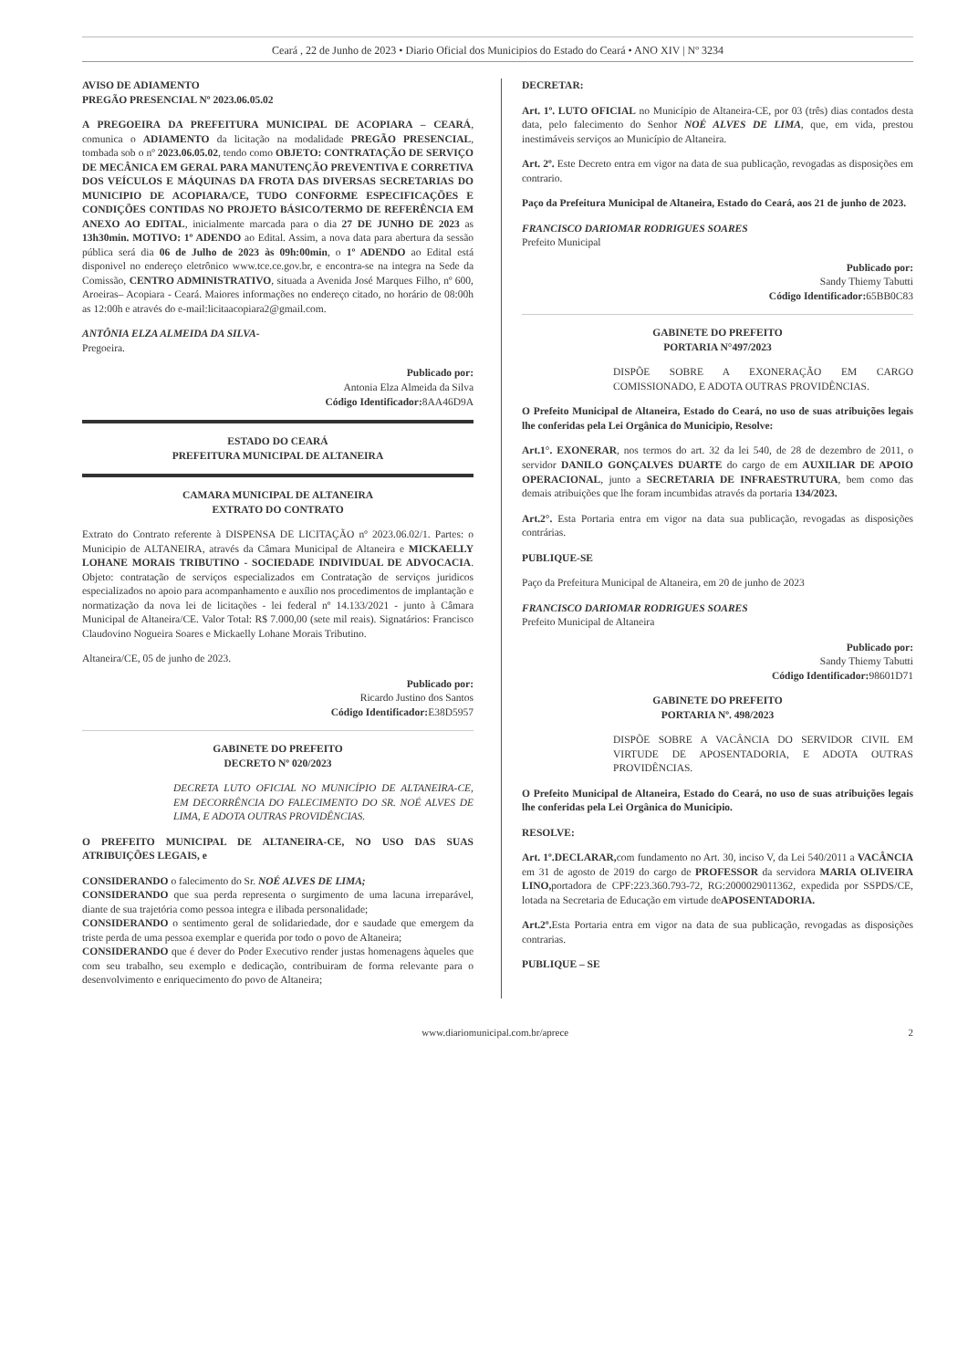Ceará , 22 de Junho de 2023 • Diario Oficial dos Municipios do Estado do Ceará • ANO XIV | Nº 3234
AVISO DE ADIAMENTO
PREGÃO PRESENCIAL Nº 2023.06.05.02
A PREGOEIRA DA PREFEITURA MUNICIPAL DE ACOPIARA – CEARÁ, comunica o ADIAMENTO da licitação na modalidade PREGÃO PRESENCIAL, tombada sob o nº 2023.06.05.02, tendo como OBJETO: CONTRATAÇÃO DE SERVIÇO DE MECÂNICA EM GERAL PARA MANUTENÇÃO PREVENTIVA E CORRETIVA DOS VEÍCULOS E MÁQUINAS DA FROTA DAS DIVERSAS SECRETARIAS DO MUNICIPIO DE ACOPIARA/CE, TUDO CONFORME ESPECIFICAÇÕES E CONDIÇÕES CONTIDAS NO PROJETO BÁSICO/TERMO DE REFERÊNCIA EM ANEXO AO EDITAL, inicialmente marcada para o dia 27 DE JUNHO DE 2023 as 13h30min. MOTIVO: 1º ADENDO ao Edital. Assim, a nova data para abertura da sessão pública será dia 06 de Julho de 2023 às 09h:00min, o 1º ADENDO ao Edital está disponivel no endereço eletrônico www.tce.ce.gov.br, e encontra-se na integra na Sede da Comissão, CENTRO ADMINISTRATIVO, situada a Avenida José Marques Filho, nº 600, Aroeiras– Acopiara - Ceará. Maiores informações no endereço citado, no horário de 08:00h as 12:00h e através do e-mail:licitaacopiara2@gmail.com.
ANTÔNIA ELZA ALMEIDA DA SILVA-
Pregoeira.
Publicado por:
Antonia Elza Almeida da Silva
Código Identificador: 8AA46D9A
ESTADO DO CEARÁ
PREFEITURA MUNICIPAL DE ALTANEIRA
CAMARA MUNICIPAL DE ALTANEIRA
EXTRATO DO CONTRATO
Extrato do Contrato referente à DISPENSA DE LICITAÇÃO nº 2023.06.02/1. Partes: o Municipio de ALTANEIRA, através da Câmara Municipal de Altaneira e MICKAELLY LOHANE MORAIS TRIBUTINO - SOCIEDADE INDIVIDUAL DE ADVOCACIA. Objeto: contratação de serviços especializados em Contratação de serviços juridicos especializados no apoio para acompanhamento e auxílio nos procedimentos de implantação e normatização da nova lei de licitações - lei federal nº 14.133/2021 - junto à Câmara Municipal de Altaneira/CE. Valor Total: R$ 7.000,00 (sete mil reais). Signatários: Francisco Claudovino Nogueira Soares e Mickaelly Lohane Morais Tributino.
Altaneira/CE, 05 de junho de 2023.
Publicado por:
Ricardo Justino dos Santos
Código Identificador: E38D5957
GABINETE DO PREFEITO
DECRETO Nº 020/2023
DECRETA LUTO OFICIAL NO MUNICÍPIO DE ALTANEIRA-CE, EM DECORRÊNCIA DO FALECIMENTO DO SR. NOÉ ALVES DE LIMA, E ADOTA OUTRAS PROVIDÊNCIAS.
O PREFEITO MUNICIPAL DE ALTANEIRA-CE, NO USO DAS SUAS ATRIBUIÇÕES LEGAIS, e
CONSIDERANDO o falecimento do Sr. NOÉ ALVES DE LIMA;
CONSIDERANDO que sua perda representa o surgimento de uma lacuna irreparável, diante de sua trajetória como pessoa integra e ilibada personalidade;
CONSIDERANDO o sentimento geral de solidariedade, dor e saudade que emergem da triste perda de uma pessoa exemplar e querida por todo o povo de Altaneira;
CONSIDERANDO que é dever do Poder Executivo render justas homenagens àqueles que com seu trabalho, seu exemplo e dedicação, contribuiram de forma relevante para o desenvolvimento e enriquecimento do povo de Altaneira;
DECRETAR:
Art. 1º. LUTO OFICIAL no Município de Altaneira-CE, por 03 (três) dias contados desta data, pelo falecimento do Senhor NOÉ ALVES DE LIMA, que, em vida, prestou inestimáveis serviços ao Município de Altaneira.
Art. 2º. Este Decreto entra em vigor na data de sua publicação, revogadas as disposições em contrario.
Paço da Prefeitura Municipal de Altaneira, Estado do Ceará, aos 21 de junho de 2023.
FRANCISCO DARIOMAR RODRIGUES SOARES
Prefeito Municipal
Publicado por:
Sandy Thiemy Tabutti
Código Identificador: 65BB0C83
GABINETE DO PREFEITO
PORTARIA N°497/2023
DISPÕE SOBRE A EXONERAÇÃO EM CARGO COMISSIONADO, E ADOTA OUTRAS PROVIDÊNCIAS.
O Prefeito Municipal de Altaneira, Estado do Ceará, no uso de suas atribuições legais lhe conferidas pela Lei Orgânica do Municipio, Resolve:
Art.1°. EXONERAR, nos termos do art. 32 da lei 540, de 28 de dezembro de 2011, o servidor DANILO GONÇALVES DUARTE do cargo de em AUXILIAR DE APOIO OPERACIONAL, junto a SECRETARIA DE INFRAESTRUTURA, bem como das demais atribuições que lhe foram incumbidas através da portaria 134/2023.
Art.2°. Esta Portaria entra em vigor na data sua publicação, revogadas as disposições contrárias.
PUBLIQUE-SE
Paço da Prefeitura Municipal de Altaneira, em 20 de junho de 2023
FRANCISCO DARIOMAR RODRIGUES SOARES
Prefeito Municipal de Altaneira
Publicado por:
Sandy Thiemy Tabutti
Código Identificador: 98601D71
GABINETE DO PREFEITO
PORTARIA Nº. 498/2023
DISPÕE SOBRE A VACÂNCIA DO SERVIDOR CIVIL EM VIRTUDE DE APOSENTADORIA, E ADOTA OUTRAS PROVIDÊNCIAS.
O Prefeito Municipal de Altaneira, Estado do Ceará, no uso de suas atribuições legais lhe conferidas pela Lei Orgânica do Municipio.
RESOLVE:
Art. 1º.DECLARAR, com fundamento no Art. 30, inciso V, da Lei 540/2011 a VACÂNCIA em 31 de agosto de 2019 do cargo de PROFESSOR da servidora MARIA OLIVEIRA LINO, portadora de CPF:223.360.793-72, RG:2000029011362, expedida por SSPDS/CE, lotada na Secretaria de Educação em virtude deAPOSENTADORIA.
Art.2º. Esta Portaria entra em vigor na data de sua publicação, revogadas as disposições contrarias.
PUBLIQUE – SE
www.diariomunicipal.com.br/aprece 2